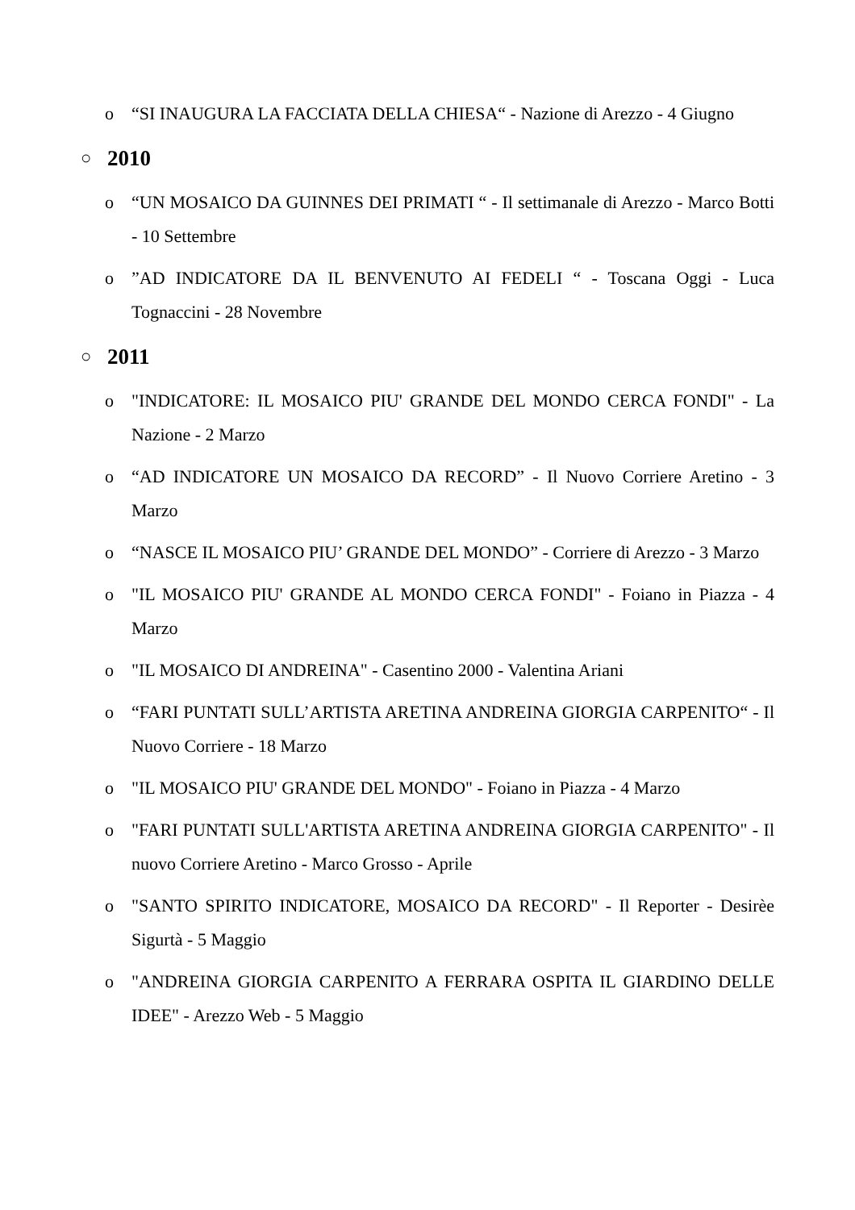o “SI INAUGURA LA FACCIATA DELLA CHIESA“ - Nazione di Arezzo - 4 Giugno
○ 2010
o “UN MOSAICO DA GUINNES DEI PRIMATI “ - Il settimanale di Arezzo - Marco Botti - 10 Settembre
o”AD INDICATORE DA IL BENVENUTO AI FEDELI “ - Toscana Oggi - Luca Tognaccini - 28 Novembre
○ 2011
o "INDICATORE: IL MOSAICO PIU' GRANDE DEL MONDO CERCA FONDI" - La Nazione - 2 Marzo
o “AD INDICATORE UN MOSAICO DA RECORD” - Il Nuovo Corriere Aretino - 3 Marzo
o “NASCE IL MOSAICO PIU’ GRANDE DEL MONDO” - Corriere di Arezzo - 3 Marzo
o "IL MOSAICO PIU' GRANDE AL MONDO CERCA FONDI" - Foiano in Piazza - 4 Marzo
o "IL MOSAICO DI ANDREINA" - Casentino 2000 - Valentina Ariani
o “FARI PUNTATI SULL’ARTISTA ARETINA ANDREINA GIORGIA CARPENITO“ - Il Nuovo Corriere - 18 Marzo
o "IL MOSAICO PIU' GRANDE DEL MONDO" - Foiano in Piazza - 4 Marzo
o "FARI PUNTATI SULL'ARTISTA ARETINA ANDREINA GIORGIA CARPENITO" - Il nuovo Corriere Aretino - Marco Grosso - Aprile
o "SANTO SPIRITO INDICATORE, MOSAICO DA RECORD" - Il Reporter - Desirèe Sigurtà - 5 Maggio
o "ANDREINA GIORGIA CARPENITO A FERRARA OSPITA IL GIARDINO DELLE IDEE" - Arezzo Web - 5 Maggio